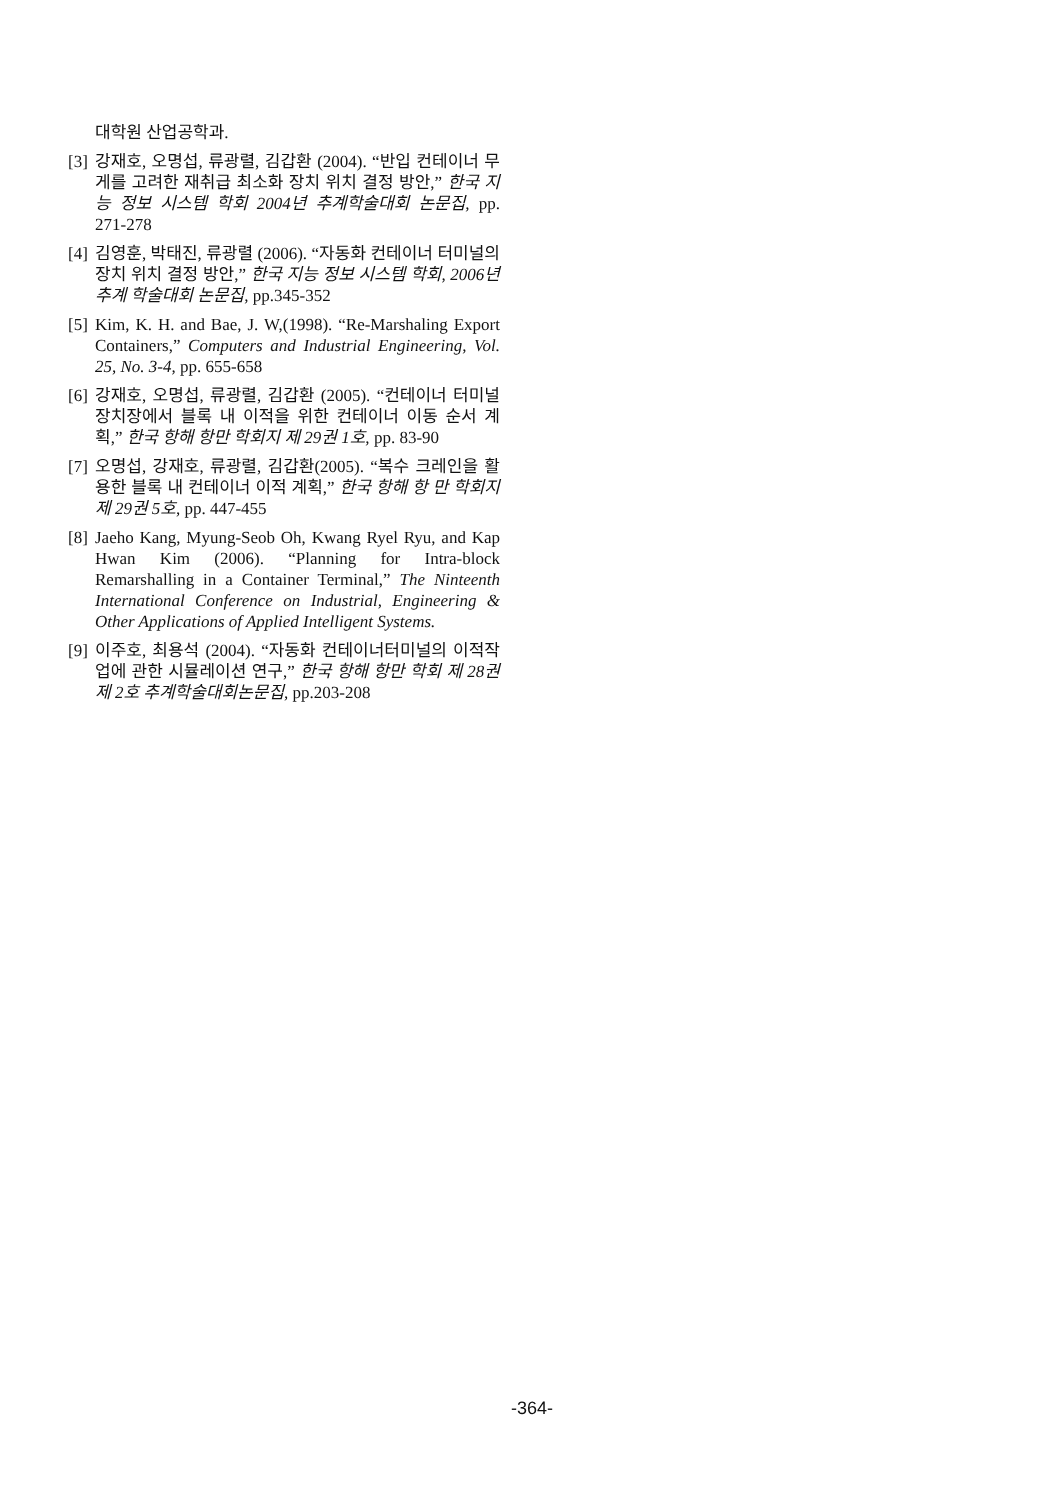대학원 산업공학과.
[3] 강재호, 오명섭, 류광렬, 김갑환 (2004). “반입 컨테이너 무게를 고려한 재취급 최소화 장치 위치 결정 방안,” 한국 지능 정보 시스템 학회 2004년 추계학술대회 논문집, pp. 271-278
[4] 김영훈, 박태진, 류광렬 (2006). “자동화 컨테이너 터미널의 장치 위치 결정 방안,” 한국 지능 정보 시스템 학회, 2006년 추계 학술대회 논문집, pp.345-352
[5] Kim, K. H. and Bae, J. W,(1998). “Re-Marshaling Export Containers,” Computers and Industrial Engineering, Vol. 25, No. 3-4, pp. 655-658
[6] 강재호, 오명섭, 류광렬, 김갑환 (2005). “컨테이너 터미널 장치장에서 블록 내 이적을 위한 컨테이너 이동 순서 계획,” 한국 항해 항만 학회지 제 29권 1호, pp. 83-90
[7] 오명섭, 강재호, 류광렬, 김갑환(2005). “복수 크레인을 활용한 블록 내 컨테이너 이적 계획,” 한국 항해 항 만 학회지 제 29권 5호, pp. 447-455
[8] Jaeho Kang, Myung-Seob Oh, Kwang Ryel Ryu, and Kap Hwan Kim (2006). “Planning for Intra-block Remarshalling in a Container Terminal,” The Ninteenth International Conference on Industrial, Engineering & Other Applications of Applied Intelligent Systems.
[9] 이주호, 최용석 (2004). “자동화 컨테이너터미널의 이적작업에 관한 시뮬레이션 연구,” 한국 항해 항만 학회 제 28권 제 2호 추계학술대회논문집, pp.203-208
-364-